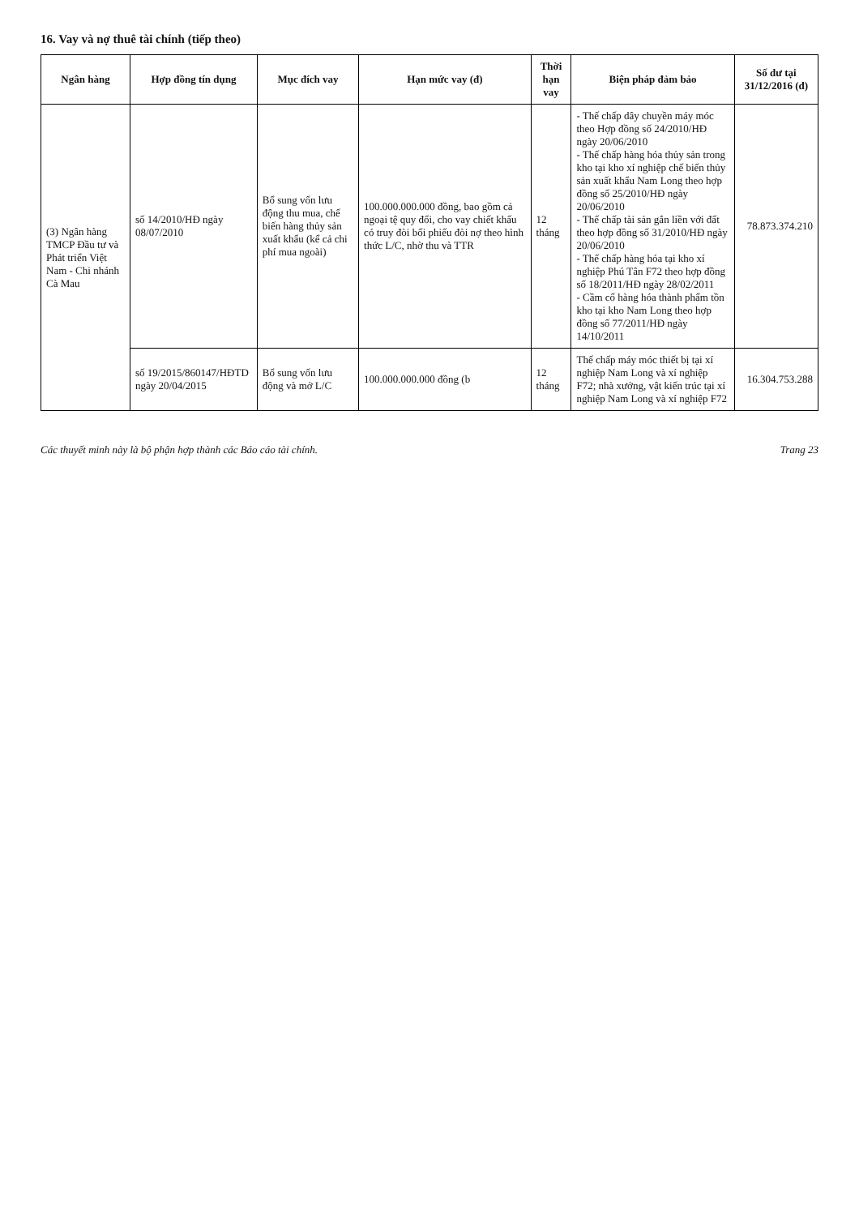16. Vay và nợ thuê tài chính (tiếp theo)
| Ngân hàng | Hợp đồng tín dụng | Mục đích vay | Hạn mức vay (đ) | Thời hạn vay | Biện pháp đảm bảo | Số dư tại 31/12/2016 (đ) |
| --- | --- | --- | --- | --- | --- | --- |
| (3) Ngân hàng TMCP Đầu tư và Phát triển Việt Nam - Chi nhánh Cà Mau | số 14/2010/HĐ ngày 08/07/2010 | Bổ sung vốn lưu động thu mua, chế biến hàng thủy sản xuất khẩu (kể cả chi phí mua ngoài) | 100.000.000.000 đồng, bao gồm cả ngoại tệ quy đổi, cho vay chiết khấu có truy đòi bối phiếu đòi nợ theo hình thức L/C, nhờ thu và TTR | 12 tháng | - Thế chấp dây chuyền máy móc theo Hợp đồng số 24/2010/HĐ ngày 20/06/2010 - Thế chấp hàng hóa thủy sản trong kho tại kho xí nghiệp chế biến thủy sản xuất khẩu Nam Long theo hợp đồng số 25/2010/HĐ ngày 20/06/2010 - Thế chấp tài sản gắn liền với đất theo hợp đồng số 31/2010/HĐ ngày 20/06/2010 - Thế chấp hàng hóa tại kho xí nghiệp Phú Tân F72 theo hợp đồng số 18/2011/HĐ ngày 28/02/2011 - Cầm cố hàng hóa thành phẩm tồn kho tại kho Nam Long theo hợp đồng số 77/2011/HĐ ngày 14/10/2011 | 78.873.374.210 |
| | số 19/2015/860147/HĐTD ngày 20/04/2015 | Bổ sung vốn lưu động và mở L/C | 100.000.000.000 đồng (b | 12 tháng | Thế chấp máy móc thiết bị tại xí nghiệp Nam Long và xí nghiệp F72; nhà xưởng, vật kiến trúc tại xí nghiệp Nam Long và xí nghiệp F72 | 16.304.753.288 |
Các thuyết minh này là bộ phận hợp thành các Báo cáo tài chính. Trang 23